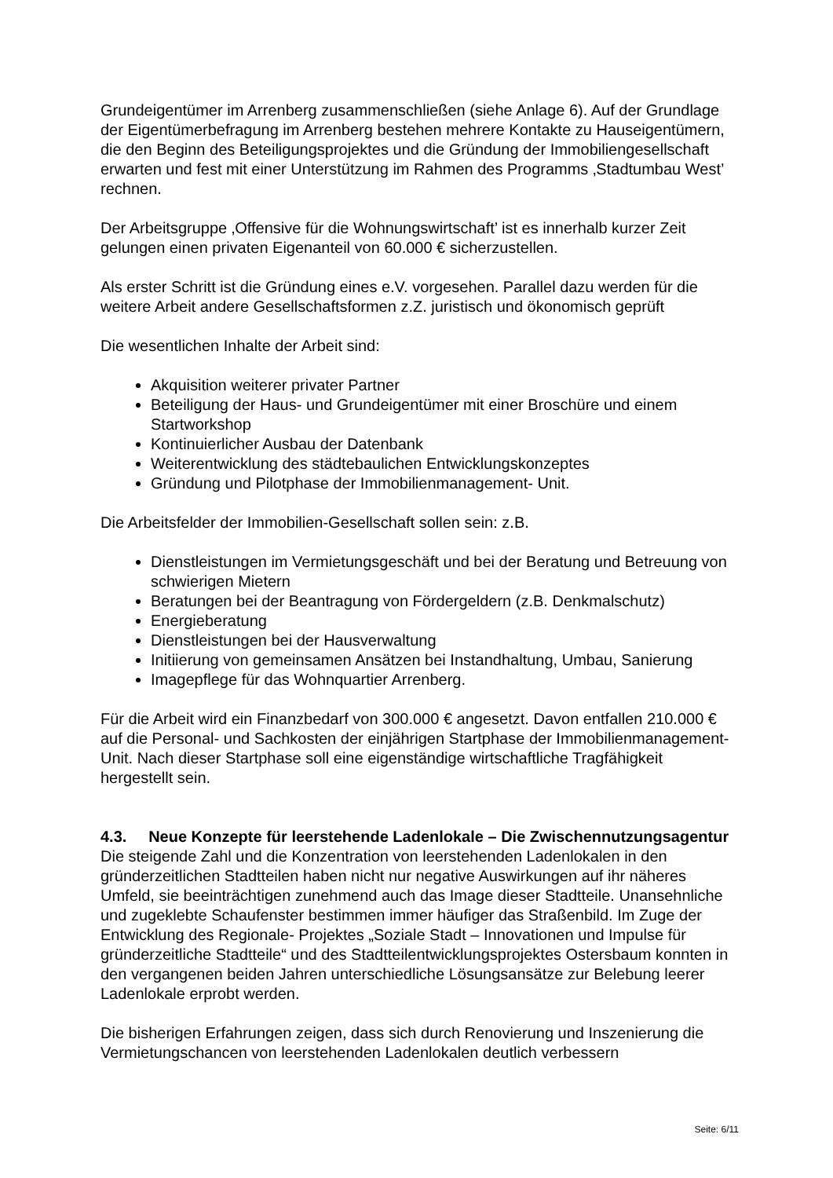Grundeigentümer im Arrenberg zusammenschließen (siehe Anlage 6). Auf der Grundlage der Eigentümerbefragung im Arrenberg bestehen mehrere Kontakte zu Hauseigentümern, die den Beginn des Beteiligungsprojektes und die Gründung der Immobiliengesellschaft erwarten und fest mit einer Unterstützung im Rahmen des Programms ‚Stadtumbau West’ rechnen.
Der Arbeitsgruppe ‚Offensive für die Wohnungswirtschaft’ ist es innerhalb kurzer Zeit gelungen einen privaten Eigenanteil von 60.000 € sicherzustellen.
Als erster Schritt ist die Gründung eines e.V. vorgesehen. Parallel dazu werden für die weitere Arbeit andere Gesellschaftsformen z.Z. juristisch und ökonomisch geprüft
Die wesentlichen Inhalte der Arbeit sind:
Akquisition weiterer privater Partner
Beteiligung der Haus- und Grundeigentümer mit einer Broschüre und einem Startworkshop
Kontinuierlicher Ausbau der Datenbank
Weiterentwicklung des städtebaulichen Entwicklungskonzeptes
Gründung und Pilotphase der Immobilienmanagement- Unit.
Die Arbeitsfelder der Immobilien-Gesellschaft sollen sein: z.B.
Dienstleistungen im Vermietungsgeschäft und bei der Beratung und Betreuung von schwierigen Mietern
Beratungen bei der Beantragung von Fördergeldern (z.B. Denkmalschutz)
Energieberatung
Dienstleistungen bei der Hausverwaltung
Initiierung von gemeinsamen Ansätzen bei Instandhaltung, Umbau, Sanierung
Imagepflege für das Wohnquartier Arrenberg.
Für die Arbeit wird ein Finanzbedarf von 300.000 € angesetzt. Davon entfallen 210.000 € auf die Personal- und Sachkosten der einjährigen Startphase der Immobilienmanagement- Unit. Nach dieser Startphase soll eine eigenständige wirtschaftliche Tragfähigkeit hergestellt sein.
4.3. Neue Konzepte für leerstehende Ladenlokale – Die Zwischennutzungsagentur
Die steigende Zahl und die Konzentration von leerstehenden Ladenlokalen in den gründerzeitlichen Stadtteilen haben nicht nur negative Auswirkungen auf ihr näheres Umfeld, sie beeinträchtigen zunehmend auch das Image dieser Stadtteile. Unansehnliche und zugeklebte Schaufenster bestimmen immer häufiger das Straßenbild. Im Zuge der Entwicklung des Regionale- Projektes „Soziale Stadt – Innovationen und Impulse für gründerzeitliche Stadtteile“ und des Stadtteilentwicklungsprojektes Ostersbaum konnten in den vergangenen beiden Jahren unterschiedliche Lösungsansätze zur Belebung leerer Ladenlokale erprobt werden.
Die bisherigen Erfahrungen zeigen, dass sich durch Renovierung und Inszenierung die Vermietungschancen von leerstehenden Ladenlokalen deutlich verbessern
Seite: 6/11